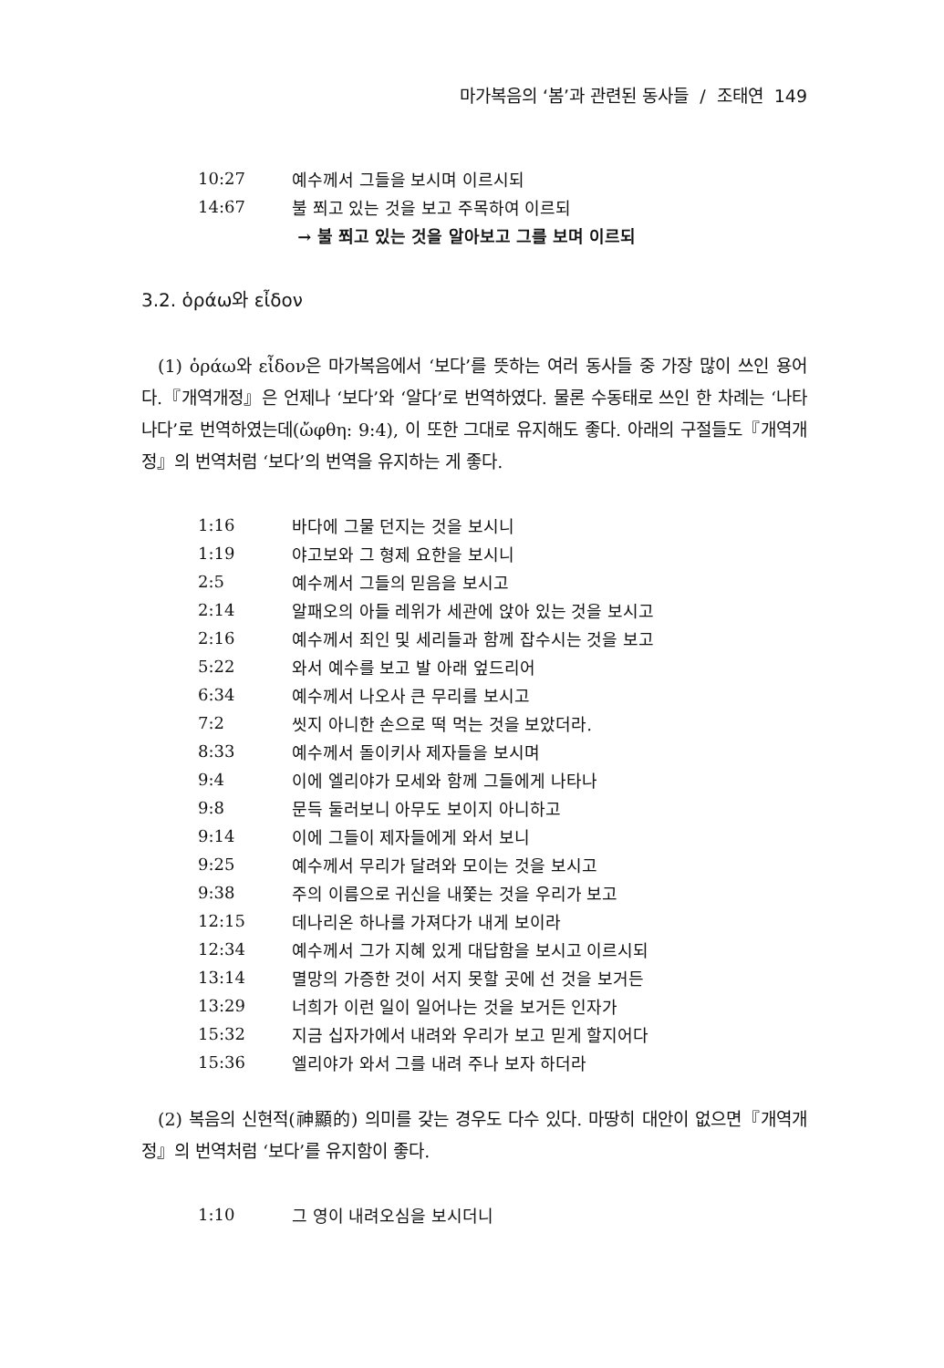마가복음의 ‘봄’과 관련된 동사들 / 조태연 149
| 10:27 | 예수께서 그들을 보시며 이르시되 |
| 14:67 | 불 쬐고 있는 것을 보고 주목하여 이르되 |
| | → 불 쬐고 있는 것을 알아보고 그를 보며 이르되 |
3.2. ὁράω와 εἶδον
(1) ὁράω와 εἶδον은 마가복음에서 ‘보다’를 뜻하는 여러 동사들 중 가장 많이 쓰인 용어다.『개역개정』은 언제나 ‘보다’와 ‘알다’로 번역하였다. 물론 수동태로 쓰인 한 차례는 ‘나타나다’로 번역하였는데(ὤφθη: 9:4), 이 또한 그대로 유지해도 좋다. 아래의 구절들도『개역개정』의 번역처럼 ‘보다’의 번역을 유지하는 게 좋다.
| 1:16 | 바다에 그물 던지는 것을 보시니 |
| 1:19 | 야고보와 그 형제 요한을 보시니 |
| 2:5 | 예수께서 그들의 믿음을 보시고 |
| 2:14 | 알패오의 아들 레위가 세관에 앉아 있는 것을 보시고 |
| 2:16 | 예수께서 죄인 및 세리들과 함께 잡수시는 것을 보고 |
| 5:22 | 와서 예수를 보고 발 아래 엎드리어 |
| 6:34 | 예수께서 나오사 큰 무리를 보시고 |
| 7:2 | 씻지 아니한 손으로 떡 먹는 것을 보았더라. |
| 8:33 | 예수께서 돌이키사 제자들을 보시며 |
| 9:4 | 이에 엘리야가 모세와 함께 그들에게 나타나 |
| 9:8 | 문득 둘러보니 아무도 보이지 아니하고 |
| 9:14 | 이에 그들이 제자들에게 와서 보니 |
| 9:25 | 예수께서 무리가 달려와 모이는 것을 보시고 |
| 9:38 | 주의 이름으로 귀신을 내쫓는 것을 우리가 보고 |
| 12:15 | 데나리온 하나를 가져다가 내게 보이라 |
| 12:34 | 예수께서 그가 지혜 있게 대답함을 보시고 이르시되 |
| 13:14 | 멸망의 가증한 것이 서지 못할 곳에 선 것을 보거든 |
| 13:29 | 너희가 이런 일이 일어나는 것을 보거든 인자가 |
| 15:32 | 지금 십자가에서 내려와 우리가 보고 믿게 할지어다 |
| 15:36 | 엘리야가 와서 그를 내려 주나 보자 하더라 |
(2) 복음의 신현적(神顯的) 의미를 갖는 경우도 다수 있다. 마땅히 대안이 없으면『개역개정』의 번역처럼 ‘보다’를 유지함이 좋다.
| 1:10 | 그 영이 내려오심을 보시더니 |